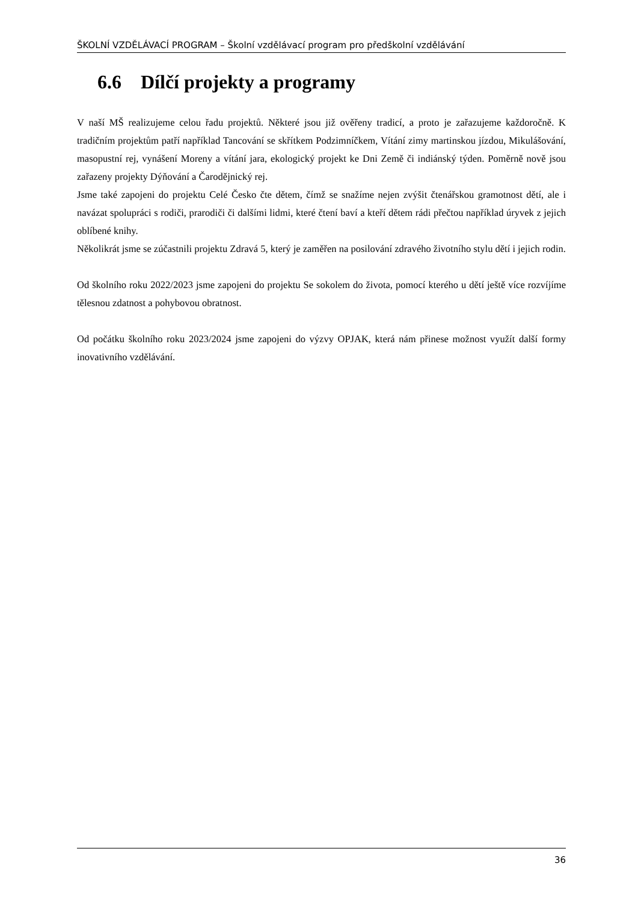ŠKOLNÍ VZDĚLÁVACÍ PROGRAM – Školní vzdělávací program pro předškolní vzdělávání
6.6 Dílčí projekty a programy
V naší MŠ realizujeme celou řadu projektů. Některé jsou již ověřeny tradicí, a proto je zařazujeme každoročně. K tradičním projektům patří například Tancování se skřítkem Podzimníčkem, Vítání zimy martinskou jízdou, Mikulášování, masopustní rej, vynášení Moreny a vítání jara, ekologický projekt ke Dni Země či indiánský týden. Poměrně nově jsou zařazeny projekty Dýňování a Čarodějnický rej.
Jsme také zapojeni do projektu Celé Česko čte dětem, čímž se snažíme nejen zvýšit čtenářskou gramotnost dětí, ale i navázat spolupráci s rodiči, prarodiči či dalšími lidmi, které čtení baví a kteří dětem rádi přečtou například úryvek z jejich oblíbené knihy.
Několikrát jsme se zúčastnili projektu Zdravá 5, který je zaměřen na posilování zdravého životního stylu dětí i jejich rodin.
Od školního roku 2022/2023 jsme zapojeni do projektu Se sokolem do života, pomocí kterého u dětí ještě více rozvíjíme tělesnou zdatnost a pohybovou obratnost.
Od počátku školního roku 2023/2024 jsme zapojeni do výzvy OPJAK, která nám přinese možnost využít další formy inovativního vzdělávání.
36